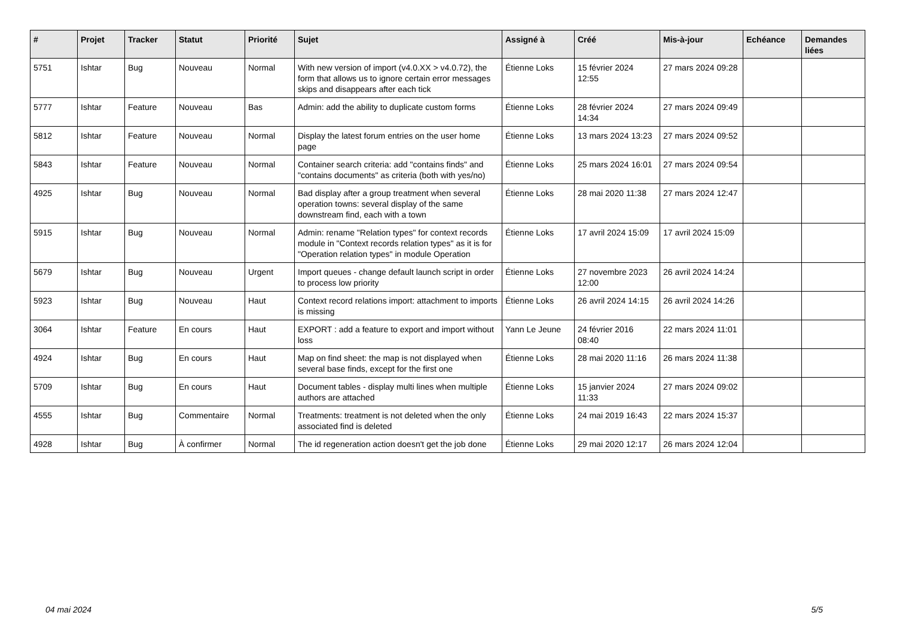| # | Projet | Tracker | Statut | Priorité | Sujet | Assigné à | Créé | Mis-à-jour | Echéance | Demandes liées |
| --- | --- | --- | --- | --- | --- | --- | --- | --- | --- | --- |
| 5751 | Ishtar | Bug | Nouveau | Normal | With new version of import (v4.0.XX > v4.0.72), the form that allows us to ignore certain error messages skips and disappears after each tick | Étienne Loks | 15 février 2024 12:55 | 27 mars 2024 09:28 | | |
| 5777 | Ishtar | Feature | Nouveau | Bas | Admin: add the ability to duplicate custom forms | Étienne Loks | 28 février 2024 14:34 | 27 mars 2024 09:49 | | |
| 5812 | Ishtar | Feature | Nouveau | Normal | Display the latest forum entries on the user home page | Étienne Loks | 13 mars 2024 13:23 | 27 mars 2024 09:52 | | |
| 5843 | Ishtar | Feature | Nouveau | Normal | Container search criteria: add "contains finds" and "contains documents" as criteria (both with yes/no) | Étienne Loks | 25 mars 2024 16:01 | 27 mars 2024 09:54 | | |
| 4925 | Ishtar | Bug | Nouveau | Normal | Bad display after a group treatment when several operation towns: several display of the same downstream find, each with a town | Étienne Loks | 28 mai 2020 11:38 | 27 mars 2024 12:47 | | |
| 5915 | Ishtar | Bug | Nouveau | Normal | Admin: rename "Relation types" for context records module in "Context records relation types" as it is for "Operation relation types" in module Operation | Étienne Loks | 17 avril 2024 15:09 | 17 avril 2024 15:09 | | |
| 5679 | Ishtar | Bug | Nouveau | Urgent | Import queues - change default launch script in order to process low priority | Étienne Loks | 27 novembre 2023 12:00 | 26 avril 2024 14:24 | | |
| 5923 | Ishtar | Bug | Nouveau | Haut | Context record relations import: attachment to imports is missing | Étienne Loks | 26 avril 2024 14:15 | 26 avril 2024 14:26 | | |
| 3064 | Ishtar | Feature | En cours | Haut | EXPORT : add a feature to export and import without loss | Yann Le Jeune | 24 février 2016 08:40 | 22 mars 2024 11:01 | | |
| 4924 | Ishtar | Bug | En cours | Haut | Map on find sheet: the map is not displayed when several base finds, except for the first one | Étienne Loks | 28 mai 2020 11:16 | 26 mars 2024 11:38 | | |
| 5709 | Ishtar | Bug | En cours | Haut | Document tables - display multi lines when multiple authors are attached | Étienne Loks | 15 janvier 2024 11:33 | 27 mars 2024 09:02 | | |
| 4555 | Ishtar | Bug | Commentaire | Normal | Treatments: treatment is not deleted when the only associated find is deleted | Étienne Loks | 24 mai 2019 16:43 | 22 mars 2024 15:37 | | |
| 4928 | Ishtar | Bug | À confirmer | Normal | The id regeneration action doesn't get the job done | Étienne Loks | 29 mai 2020 12:17 | 26 mars 2024 12:04 | | |
04 mai 2024 5/5